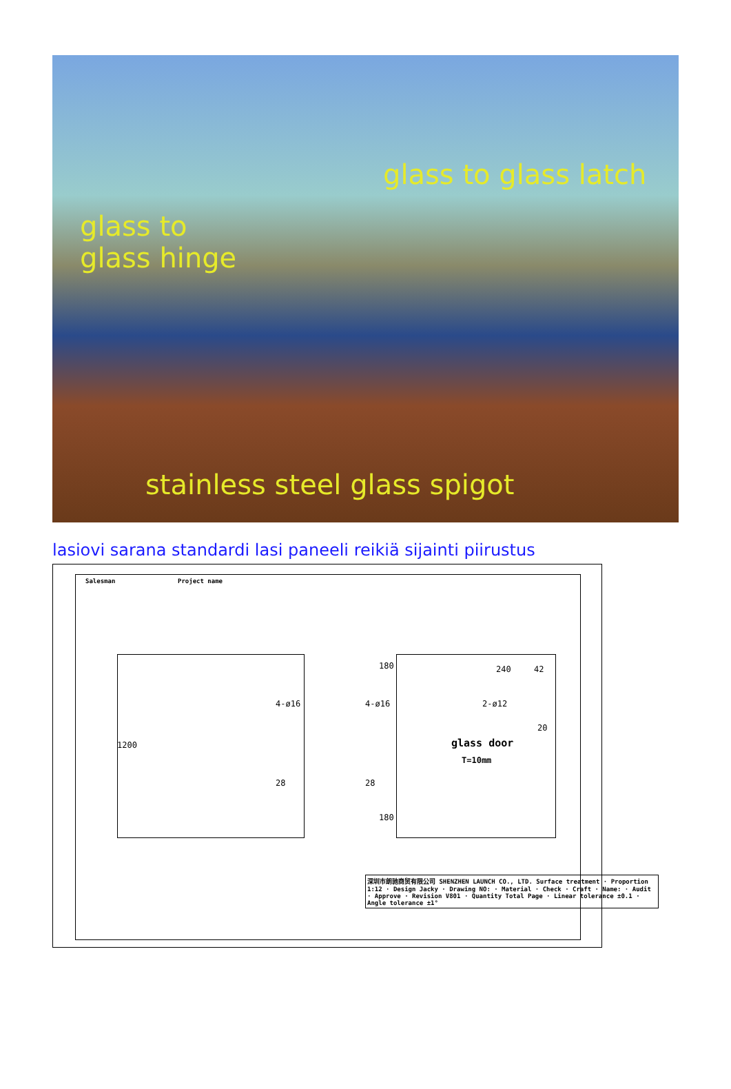glass to glass latch
glass to
glass hinge
stainless steel glass spigot
lasiovi sarana standardi lasi paneeli reikiä sijainti piirustus
Salesman Project name
4-ø16
28
1200
4-ø16
28
180
180
240 42
2-ø12
20
glass door
T=10mm
深圳市朗驰商贸有限公司 SHENZHEN LAUNCH CO., LTD. Surface treatment · Proportion 1:12 · Design Jacky · Drawing NO: · Material · Check · Craft · Name: · Audit · Approve · Revision V801 · Quantity Total Page · Linear tolerance ±0.1 · Angle tolerance ±1°